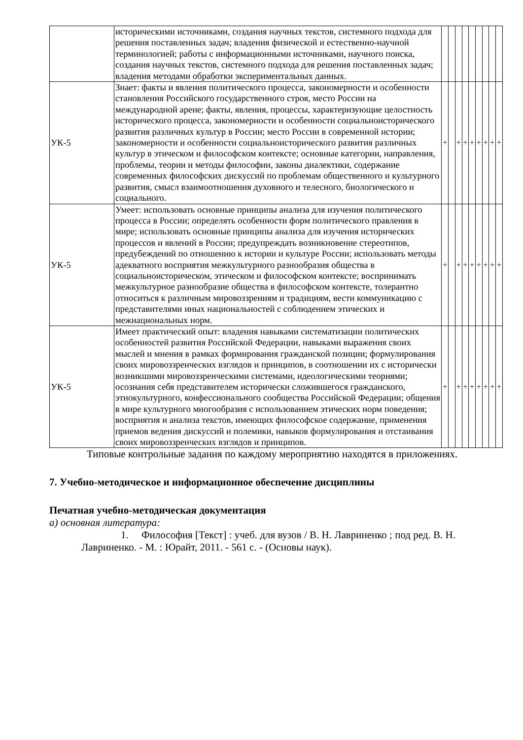| | историческими источниками, создания научных текстов, системного подхода для решения поставленных задач; владения физической и естественно-научной терминологией; работы с информационными источниками, научного поиска, создания научных текстов, системного подхода для решения поставленных задач; владения методами обработки экспериментальных данных. | | | | | | | | | |
| УК-5 | Знает: факты и явления политического процесса, закономерности и особенности становления Российского государственного строя, место России на международной арене; факты, явления, процессы, характеризующие целостность исторического процесса, закономерности и особенности социальноисторического развития различных культур в России; место России в современной истории; закономерности и особенности социальноисторического развития различных культур в этическом и философском контексте; основные категории, направления, проблемы, теории и методы философии, законы диалектики, содержание современных философских дискуссий по проблемам общественного и культурного развития, смысл взаимоотношения духовного и телесного, биологического и социального. | + | | + | + | + | + | + | + | + |
| УК-5 | Умеет: использовать основные принципы анализа для изучения политического процесса в России; определять особенности форм политического правления в мире; использовать основные принципы анализа для изучения исторических процессов и явлений в России; предупреждать возникновение стереотипов, предубеждений по отношению к истории и культуре России; использовать методы адекватного восприятия межкультурного разнообразия общества в социальноисторическом, этическом и философском контексте; воспринимать межкультурное разнообразие общества в философском контексте, толерантно относиться к различным мировоззрениям и традициям, вести коммуникацию с представителями иных национальностей с соблюдением этических и межнациональных норм. | + | | + | + | + | + | + | + | + |
| УК-5 | Имеет практический опыт: владения навыками систематизации политических особенностей развития Российской Федерации, навыками выражения своих мыслей и мнения в рамках формирования гражданской позиции; формулирования своих мировоззренческих взглядов и принципов, в соотношении их с исторически возникшими мировоззренческими системами, идеологическими теориями; осознания себя представителем исторически сложившегося гражданского, этнокультурного, конфессионального сообщества Российской Федерации; общения в мире культурного многообразия с использованием этических норм поведения; восприятия и анализа текстов, имеющих философское содержание, применения приемов ведения дискуссий и полемики, навыков формулирования и отстаивания своих мировоззренческих взглядов и принципов. | + | | + | + | + | + | + | + | + |
Типовые контрольные задания по каждому мероприятию находятся в приложениях.
7. Учебно-методическое и информационное обеспечение дисциплины
Печатная учебно-методическая документация
а) основная литература:
1. Философия [Текст] : учеб. для вузов / В. Н. Лавриненко ; под ред. В. Н. Лавриненко. - М. : Юрайт, 2011. - 561 с. - (Основы наук).